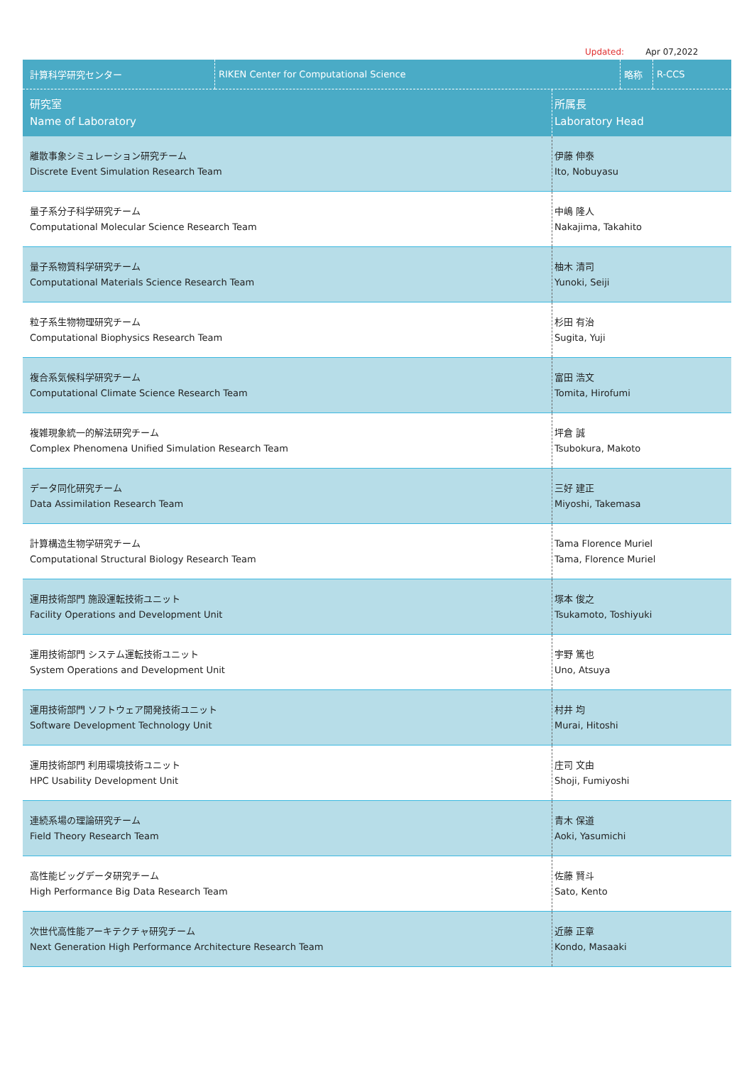Updated: Apr 07,2022
| 計算科学研究センター | RIKEN Center for Computational Science | 略称 | R-CCS |
| 研究室 Name of Laboratory | 所属長 Laboratory Head |
| --- | --- |
| 離散事象シミュレーション研究チーム Discrete Event Simulation Research Team | 伊藤 伸泰 Ito, Nobuyasu |
| 量子系分子科学研究チーム Computational Molecular Science Research Team | 中嶋 隆人 Nakajima, Takahito |
| 量子系物質科学研究チーム Computational Materials Science Research Team | 柚木 清司 Yunoki, Seiji |
| 粒子系生物物理研究チーム Computational Biophysics Research Team | 杉田 有治 Sugita, Yuji |
| 複合系気候科学研究チーム Computational Climate Science Research Team | 富田 浩文 Tomita, Hirofumi |
| 複雑現象統一的解法研究チーム Complex Phenomena Unified Simulation Research Team | 坪倉 誠 Tsubokura, Makoto |
| データ同化研究チーム Data Assimilation Research Team | 三好 建正 Miyoshi, Takemasa |
| 計算構造生物学研究チーム Computational Structural Biology Research Team | Tama Florence Muriel Tama, Florence Muriel |
| 運用技術部門 施設運転技術ユニット Facility Operations and Development Unit | 塚本 俊之 Tsukamoto, Toshiyuki |
| 運用技術部門 システム運転技術ユニット System Operations and Development Unit | 宇野 篤也 Uno, Atsuya |
| 運用技術部門 ソフトウェア開発技術ユニット Software Development Technology Unit | 村井 均 Murai, Hitoshi |
| 運用技術部門 利用環境技術ユニット HPC Usability Development Unit | 庄司 文由 Shoji, Fumiyoshi |
| 連続系場の理論研究チーム Field Theory Research Team | 青木 保道 Aoki, Yasumichi |
| 高性能ビッグデータ研究チーム High Performance Big Data Research Team | 佐藤 賢斗 Sato, Kento |
| 次世代高性能アーキテクチャ研究チーム Next Generation High Performance Architecture Research Team | 近藤 正章 Kondo, Masaaki |